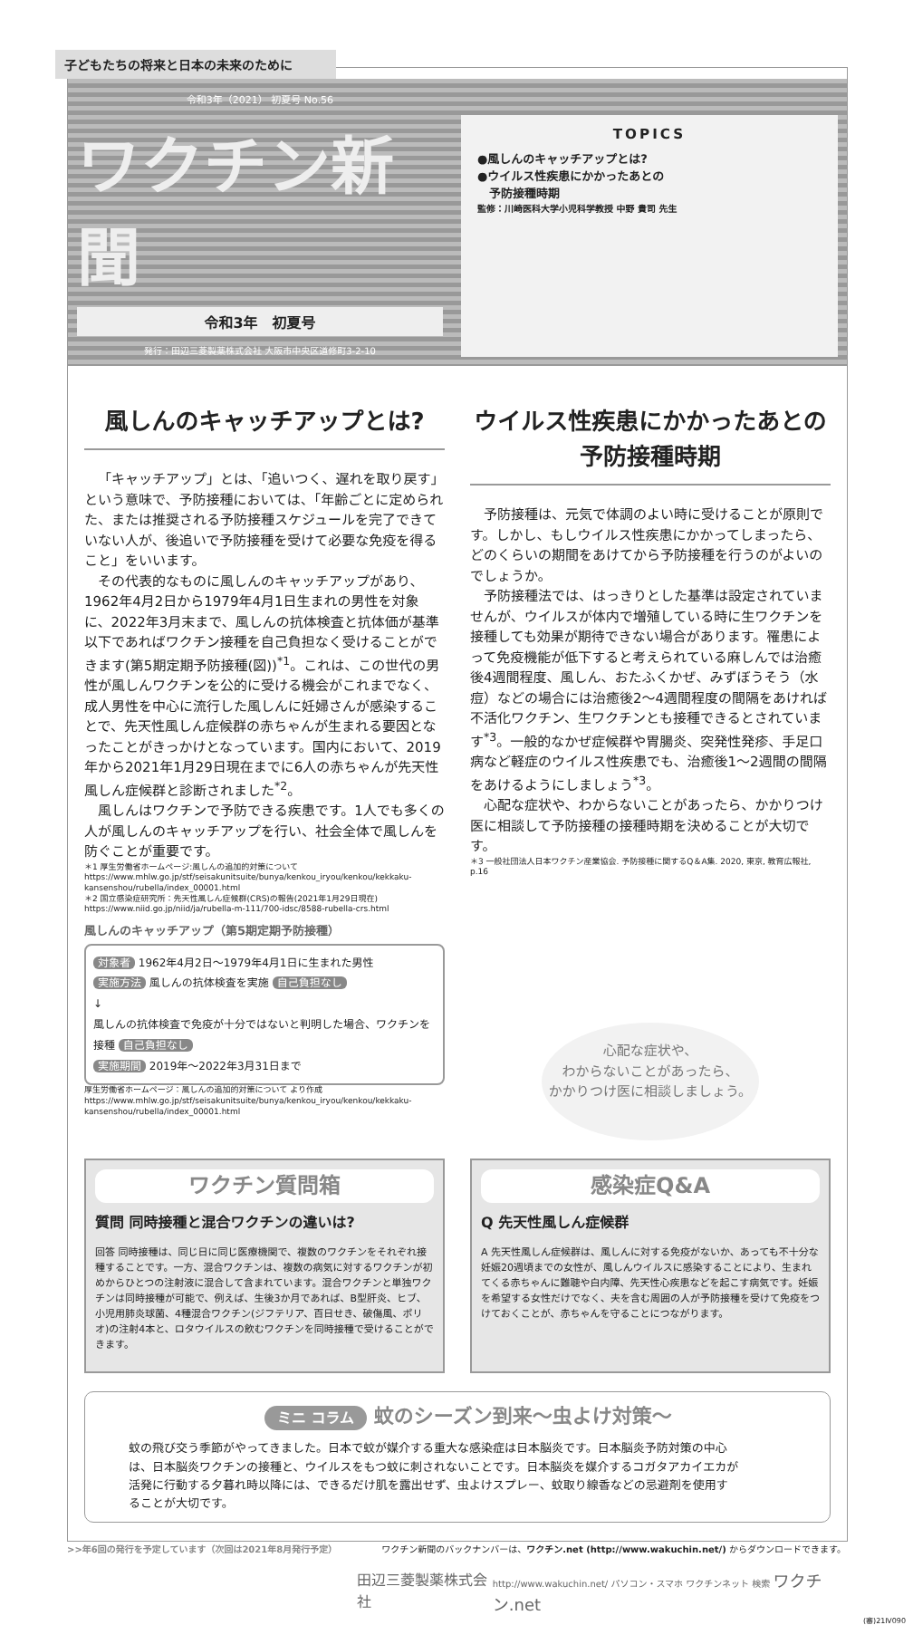子どもたちの将来と日本の未来のために
令和3年（2021） 初夏号 No.56
ワクチン新聞
令和3年　初夏号
発行：田辺三菱製薬株式会社 大阪市中央区道修町3-2-10
TOPICS
●風しんのキャッチアップとは?
●ウイルス性疾患にかかったあとの
　予防接種時期
監修：川崎医科大学小児科学教授 中野 貴司 先生
風しんのキャッチアップとは?
「キャッチアップ」とは、「追いつく、遅れを取り戻す」という意味で、予防接種においては、「年齢ごとに定められた、または推奨される予防接種スケジュールを完了できていない人が、後追いで予防接種を受けて必要な免疫を得ること」をいいます。
その代表的なものに風しんのキャッチアップがあり、1962年4月2日から1979年4月1日生まれの男性を対象に、2022年3月末まで、風しんの抗体検査と抗体価が基準以下であればワクチン接種を自己負担なく受けることができます(第5期定期予防接種(図))<sup>*1</sup>。これは、この世代の男性が風しんワクチンを公的に受ける機会がこれまでなく、成人男性を中心に流行した風しんに妊婦さんが感染することで、先天性風しん症候群の赤ちゃんが生まれる要因となったことがきっかけとなっています。国内において、2019年から2021年1月29日現在までに6人の赤ちゃんが先天性風しん症候群と診断されました<sup>*2</sup>。
風しんはワクチンで予防できる疾患です。1人でも多くの人が風しんのキャッチアップを行い、社会全体で風しんを防ぐことが重要です。
＊1 厚生労働省ホームページ:風しんの追加的対策について
https://www.mhlw.go.jp/stf/seisakunitsuite/bunya/kenkou_iryou/kenkou/kekkaku-kansenshou/rubella/index_00001.html
＊2 国立感染症研究所：先天性風しん症候群(CRS)の報告(2021年1月29日現在)
https://www.niid.go.jp/niid/ja/rubella-m-111/700-idsc/8588-rubella-crs.html
風しんのキャッチアップ（第5期定期予防接種）
対象者 1962年4月2日～1979年4月1日に生まれた男性
実施方法 風しんの抗体検査を実施 自己負担なし
↓
風しんの抗体検査で免疫が十分ではないと判明した場合、ワクチンを接種 自己負担なし
実施期間 2019年～2022年3月31日まで
厚生労働省ホームページ：風しんの追加的対策について より作成
https://www.mhlw.go.jp/stf/seisakunitsuite/bunya/kenkou_iryou/kenkou/kekkaku-kansenshou/rubella/index_00001.html
ウイルス性疾患にかかったあとの
予防接種時期
予防接種は、元気で体調のよい時に受けることが原則です。しかし、もしウイルス性疾患にかかってしまったら、どのくらいの期間をあけてから予防接種を行うのがよいのでしょうか。
予防接種法では、はっきりとした基準は設定されていませんが、ウイルスが体内で増殖している時に生ワクチンを接種しても効果が期待できない場合があります。罹患によって免疫機能が低下すると考えられている麻しんでは治癒後4週間程度、風しん、おたふくかぜ、みずぼうそう（水痘）などの場合には治癒後2～4週間程度の間隔をあければ不活化ワクチン、生ワクチンとも接種できるとされています<sup>*3</sup>。一般的なかぜ症候群や胃腸炎、突発性発疹、手足口病など軽症のウイルス性疾患でも、治癒後1～2週間の間隔をあけるようにしましょう<sup>*3</sup>。
心配な症状や、わからないことがあったら、かかりつけ医に相談して予防接種の接種時期を決めることが大切です。
＊3 一般社団法人日本ワクチン産業協会. 予防接種に関するQ＆A集. 2020, 東京, 教育広報社, p.16
心配な症状や、
わからないことがあったら、
かかりつけ医に相談しましょう。
ワクチン質問箱
質問 同時接種と混合ワクチンの違いは?
回答 同時接種は、同じ日に同じ医療機関で、複数のワクチンをそれぞれ接種することです。一方、混合ワクチンは、複数の病気に対するワクチンが初めからひとつの注射液に混合して含まれています。混合ワクチンと単独ワクチンは同時接種が可能で、例えば、生後3か月であれば、B型肝炎、ヒブ、小児用肺炎球菌、4種混合ワクチン(ジフテリア、百日せき、破傷風、ポリオ)の注射4本と、ロタウイルスの飲むワクチンを同時接種で受けることができます。
感染症Q&A
Q 先天性風しん症候群
A 先天性風しん症候群は、風しんに対する免疫がないか、あっても不十分な妊娠20週頃までの女性が、風しんウイルスに感染することにより、生まれてくる赤ちゃんに難聴や白内障、先天性心疾患などを起こす病気です。妊娠を希望する女性だけでなく、夫を含む周囲の人が予防接種を受けて免疫をつけておくことが、赤ちゃんを守ることにつながります。
ミニ コラム 蚊のシーズン到来～虫よけ対策～
蚊の飛び交う季節がやってきました。日本で蚊が媒介する重大な感染症は日本脳炎です。日本脳炎予防対策の中心は、日本脳炎ワクチンの接種と、ウイルスをもつ蚊に刺されないことです。日本脳炎を媒介するコガタアカイエカが活発に行動する夕暮れ時以降には、できるだけ肌を露出せず、虫よけスプレー、蚊取り線香などの忌避剤を使用することが大切です。
>>年6回の発行を予定しています（次回は2021年8月発行予定） ワクチン新聞のバックナンバーは、ワクチン.net (http://www.wakuchin.net/) からダウンロードできます。
田辺三菱製薬株式会社 http://www.wakuchin.net/ パソコン・スマホ ワクチンネット 検索 ワクチン.net
(審)21Ⅳ090